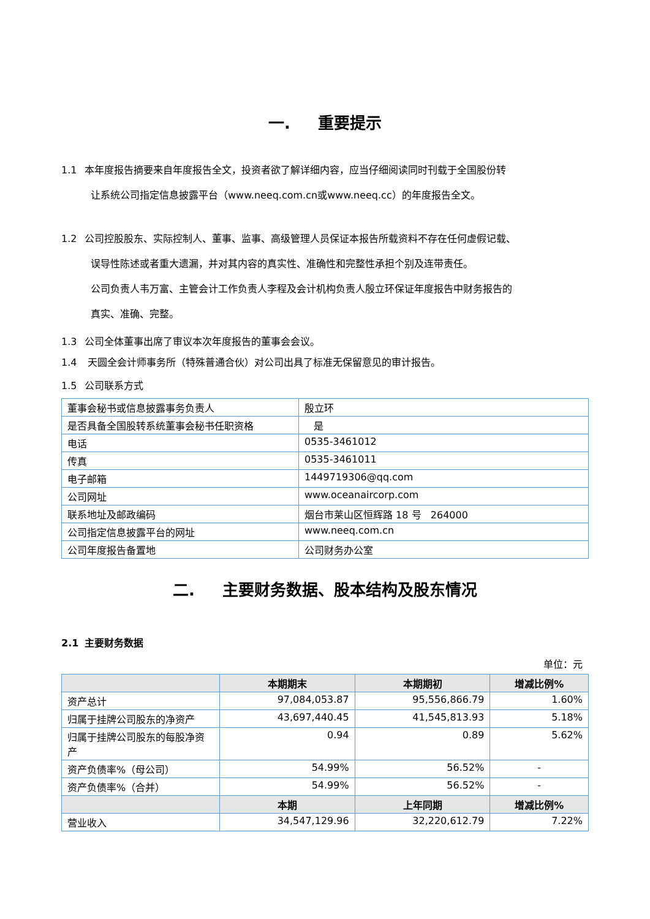一. 重要提示
1.1 本年度报告摘要来自年度报告全文，投资者欲了解详细内容，应当仔细阅读同时刊载于全国股份转
让系统公司指定信息披露平台（www.neeq.com.cn或www.neeq.cc）的年度报告全文。
1.2 公司控股股东、实际控制人、董事、监事、高级管理人员保证本报告所载资料不存在任何虚假记载、
误导性陈述或者重大遗漏，并对其内容的真实性、准确性和完整性承担个别及连带责任。
公司负责人韦万富、主管会计工作负责人李程及会计机构负责人殷立环保证年度报告中财务报告的
真实、准确、完整。
1.3 公司全体董事出席了审议本次年度报告的董事会会议。
1.4 天圆全会计师事务所（特殊普通合伙）对公司出具了标准无保留意见的审计报告。
1.5 公司联系方式
| 董事会秘书或信息披露事务负责人 | 殷立环 |
| 是否具备全国股转系统董事会秘书任职资格 | 是 |
| 电话 | 0535-3461012 |
| 传真 | 0535-3461011 |
| 电子邮箱 | 1449719306@qq.com |
| 公司网址 | www.oceanaircorp.com |
| 联系地址及邮政编码 | 烟台市莱山区恒辉路 18 号 264000 |
| 公司指定信息披露平台的网址 | www.neeq.com.cn |
| 公司年度报告备置地 | 公司财务办公室 |
二. 主要财务数据、股本结构及股东情况
2.1 主要财务数据
单位：元
| | 本期期末 | 本期期初 | 增减比例% |
| --- | --- | --- | --- |
| 资产总计 | 97,084,053.87 | 95,556,866.79 | 1.60% |
| 归属于挂牌公司股东的净资产 | 43,697,440.45 | 41,545,813.93 | 5.18% |
| 归属于挂牌公司股东的每股净资产 | 0.94 | 0.89 | 5.62% |
| 资产负债率%（母公司） | 54.99% | 56.52% | - |
| 资产负债率%（合并） | 54.99% | 56.52% | - |
| | 本期 | 上年同期 | 增减比例% |
| 营业收入 | 34,547,129.96 | 32,220,612.79 | 7.22% |